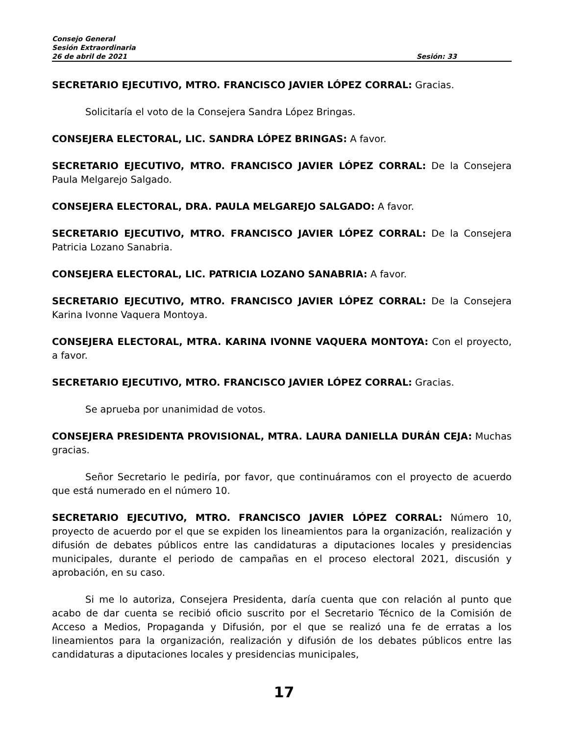Consejo General
Sesión Extraordinaria
26 de abril de 2021 Sesión: 33
SECRETARIO EJECUTIVO, MTRO. FRANCISCO JAVIER LÓPEZ CORRAL: Gracias.
Solicitaría el voto de la Consejera Sandra López Bringas.
CONSEJERA ELECTORAL, LIC. SANDRA LÓPEZ BRINGAS: A favor.
SECRETARIO EJECUTIVO, MTRO. FRANCISCO JAVIER LÓPEZ CORRAL: De la Consejera Paula Melgarejo Salgado.
CONSEJERA ELECTORAL, DRA. PAULA MELGAREJO SALGADO: A favor.
SECRETARIO EJECUTIVO, MTRO. FRANCISCO JAVIER LÓPEZ CORRAL: De la Consejera Patricia Lozano Sanabria.
CONSEJERA ELECTORAL, LIC. PATRICIA LOZANO SANABRIA: A favor.
SECRETARIO EJECUTIVO, MTRO. FRANCISCO JAVIER LÓPEZ CORRAL: De la Consejera Karina Ivonne Vaquera Montoya.
CONSEJERA ELECTORAL, MTRA. KARINA IVONNE VAQUERA MONTOYA: Con el proyecto, a favor.
SECRETARIO EJECUTIVO, MTRO. FRANCISCO JAVIER LÓPEZ CORRAL: Gracias.
Se aprueba por unanimidad de votos.
CONSEJERA PRESIDENTA PROVISIONAL, MTRA. LAURA DANIELLA DURÁN CEJA: Muchas gracias.
Señor Secretario le pediría, por favor, que continuáramos con el proyecto de acuerdo que está numerado en el número 10.
SECRETARIO EJECUTIVO, MTRO. FRANCISCO JAVIER LÓPEZ CORRAL: Número 10, proyecto de acuerdo por el que se expiden los lineamientos para la organización, realización y difusión de debates públicos entre las candidaturas a diputaciones locales y presidencias municipales, durante el periodo de campañas en el proceso electoral 2021, discusión y aprobación, en su caso.
Si me lo autoriza, Consejera Presidenta, daría cuenta que con relación al punto que acabo de dar cuenta se recibió oficio suscrito por el Secretario Técnico de la Comisión de Acceso a Medios, Propaganda y Difusión, por el que se realizó una fe de erratas a los lineamientos para la organización, realización y difusión de los debates públicos entre las candidaturas a diputaciones locales y presidencias municipales,
17